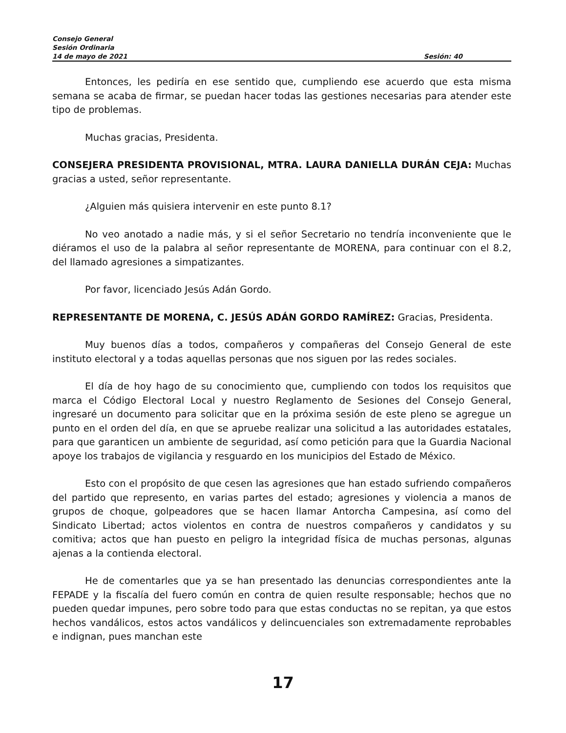Consejo General
Sesión Ordinaria
14 de mayo de 2021 Sesión: 40
Entonces, les pediría en ese sentido que, cumpliendo ese acuerdo que esta misma semana se acaba de firmar, se puedan hacer todas las gestiones necesarias para atender este tipo de problemas.
Muchas gracias, Presidenta.
CONSEJERA PRESIDENTA PROVISIONAL, MTRA. LAURA DANIELLA DURÁN CEJA: Muchas gracias a usted, señor representante.
¿Alguien más quisiera intervenir en este punto 8.1?
No veo anotado a nadie más, y si el señor Secretario no tendría inconveniente que le diéramos el uso de la palabra al señor representante de MORENA, para continuar con el 8.2, del llamado agresiones a simpatizantes.
Por favor, licenciado Jesús Adán Gordo.
REPRESENTANTE DE MORENA, C. JESÚS ADÁN GORDO RAMÍREZ: Gracias, Presidenta.
Muy buenos días a todos, compañeros y compañeras del Consejo General de este instituto electoral y a todas aquellas personas que nos siguen por las redes sociales.
El día de hoy hago de su conocimiento que, cumpliendo con todos los requisitos que marca el Código Electoral Local y nuestro Reglamento de Sesiones del Consejo General, ingresaré un documento para solicitar que en la próxima sesión de este pleno se agregue un punto en el orden del día, en que se apruebe realizar una solicitud a las autoridades estatales, para que garanticen un ambiente de seguridad, así como petición para que la Guardia Nacional apoye los trabajos de vigilancia y resguardo en los municipios del Estado de México.
Esto con el propósito de que cesen las agresiones que han estado sufriendo compañeros del partido que represento, en varias partes del estado; agresiones y violencia a manos de grupos de choque, golpeadores que se hacen llamar Antorcha Campesina, así como del Sindicato Libertad; actos violentos en contra de nuestros compañeros y candidatos y su comitiva; actos que han puesto en peligro la integridad física de muchas personas, algunas ajenas a la contienda electoral.
He de comentarles que ya se han presentado las denuncias correspondientes ante la FEPADE y la fiscalía del fuero común en contra de quien resulte responsable; hechos que no pueden quedar impunes, pero sobre todo para que estas conductas no se repitan, ya que estos hechos vandálicos, estos actos vandálicos y delincuenciales son extremadamente reprobables e indignan, pues manchan este
17